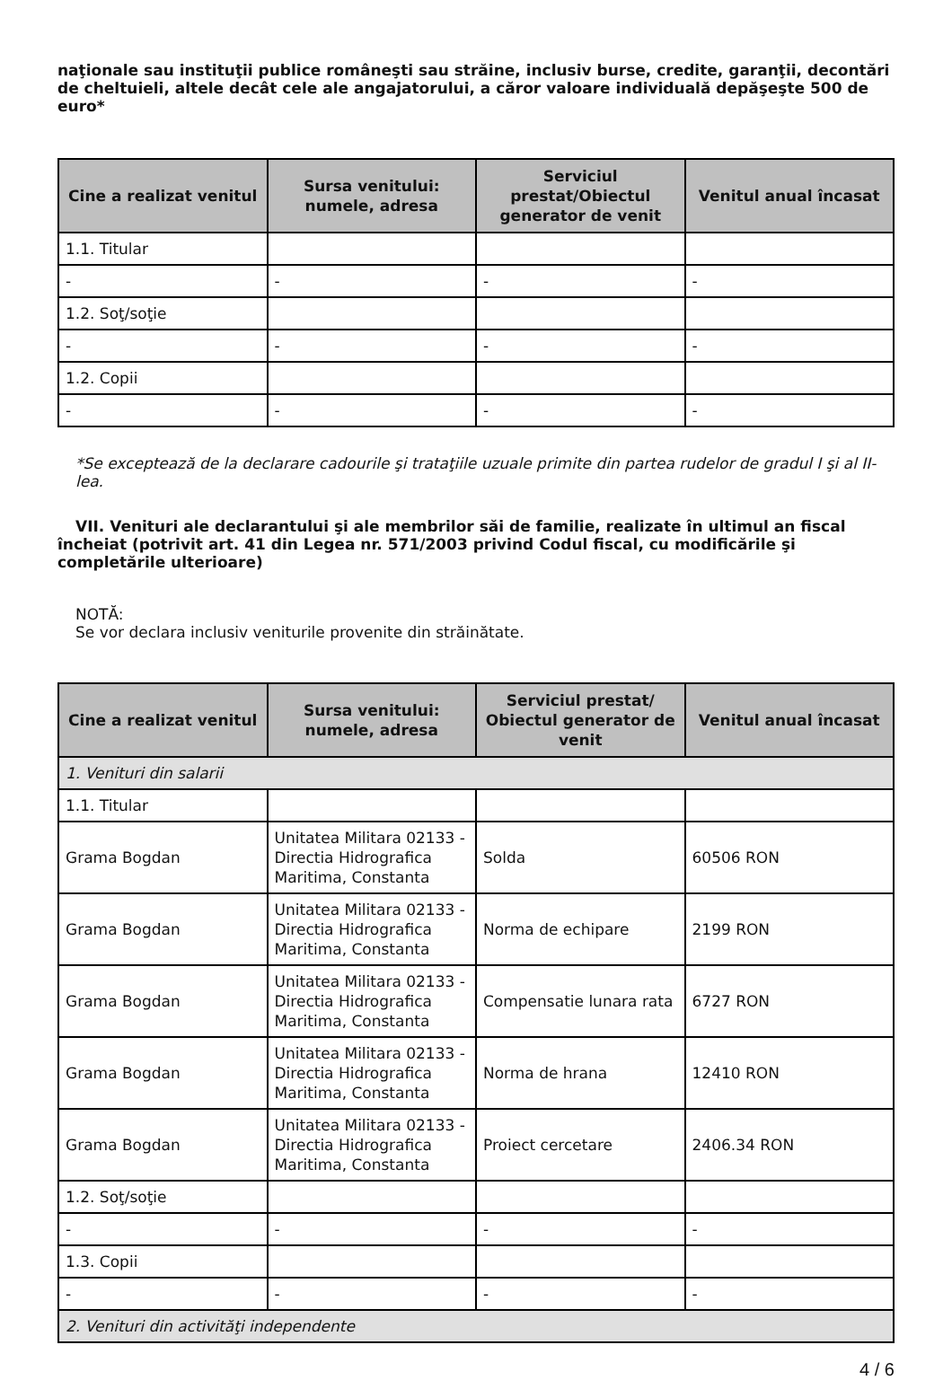naţionale sau instituţii publice româneşti sau străine, inclusiv burse, credite, garanţii, decontări de cheltuieli, altele decât cele ale angajatorului, a căror valoare individuală depăşeşte 500 de euro*
| Cine a realizat venitul | Sursa venitului: numele, adresa | Serviciul prestat/Obiectul generator de venit | Venitul anual încasat |
| --- | --- | --- | --- |
| 1.1. Titular | | | |
| - | - | - | - |
| 1.2. Soţ/soţie | | | |
| - | - | - | - |
| 1.2. Copii | | | |
| - | - | - | - |
*Se exceptează de la declarare cadourile şi trataţiile uzuale primite din partea rudelor de gradul I şi al II-lea.
VII. Venituri ale declarantului şi ale membrilor săi de familie, realizate în ultimul an fiscal încheiat (potrivit art. 41 din Legea nr. 571/2003 privind Codul fiscal, cu modificările şi completările ulterioare)
NOTĂ:
Se vor declara inclusiv veniturile provenite din străinătate.
| Cine a realizat venitul | Sursa venitului: numele, adresa | Serviciul prestat/ Obiectul generator de venit | Venitul anual încasat |
| --- | --- | --- | --- |
| 1. Venituri din salarii | | | |
| 1.1. Titular | | | |
| Grama Bogdan | Unitatea Militara 02133 - Directia Hidrografica Maritima, Constanta | Solda | 60506 RON |
| Grama Bogdan | Unitatea Militara 02133 - Directia Hidrografica Maritima, Constanta | Norma de echipare | 2199 RON |
| Grama Bogdan | Unitatea Militara 02133 - Directia Hidrografica Maritima, Constanta | Compensatie lunara rata | 6727 RON |
| Grama Bogdan | Unitatea Militara 02133 - Directia Hidrografica Maritima, Constanta | Norma de hrana | 12410 RON |
| Grama Bogdan | Unitatea Militara 02133 - Directia Hidrografica Maritima, Constanta | Proiect cercetare | 2406.34 RON |
| 1.2. Soţ/soţie | | | |
| - | - | - | - |
| 1.3. Copii | | | |
| - | - | - | - |
| 2. Venituri din activităţi independente | | | |
4 / 6